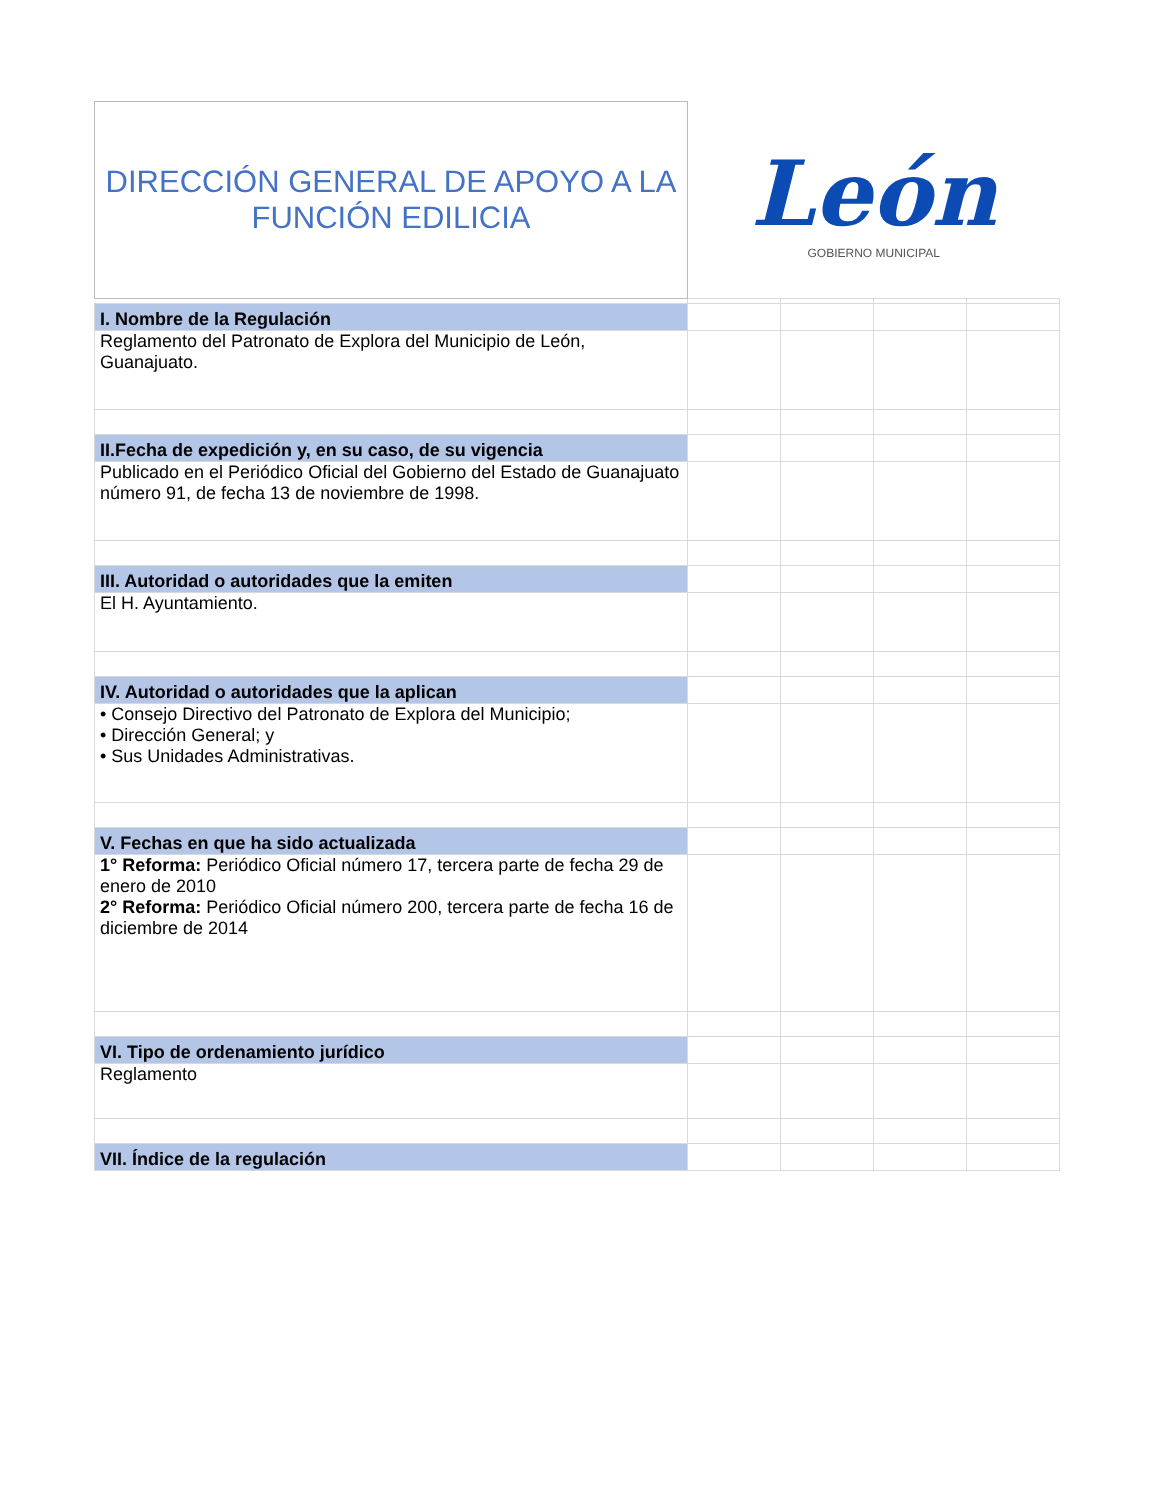| DIRECCIÓN GENERAL DE APOYO A LA FUNCIÓN EDILICIA | León GOBIERNO MUNICIPAL | | | |
| I. Nombre de la Regulación | | | | |
| Reglamento del Patronato de Explora del Municipio de León, Guanajuato. | | | | |
| II.Fecha de expedición y, en su caso, de su vigencia | | | | |
| Publicado en el Periódico Oficial del Gobierno del Estado de Guanajuato número 91, de fecha 13 de noviembre de 1998. | | | | |
| III. Autoridad o autoridades que la emiten | | | | |
| El H. Ayuntamiento. | | | | |
| IV. Autoridad o autoridades que la aplican | | | | |
| • Consejo Directivo del Patronato de Explora del Municipio; • Dirección General; y • Sus Unidades Administrativas. | | | | |
| V. Fechas en que ha sido actualizada | | | | |
| 1° Reforma: Periódico Oficial número 17, tercera parte de fecha 29 de enero de 2010 2° Reforma: Periódico Oficial número 200, tercera parte de fecha 16 de diciembre de 2014 | | | | |
| VI. Tipo de ordenamiento jurídico | | | | |
| Reglamento | | | | |
| VII. Índice de la regulación | | | | |